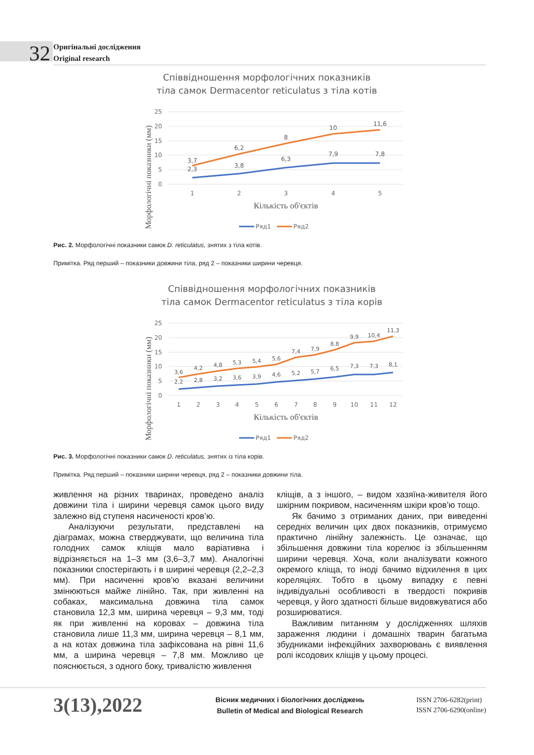32
Оригінальні дослідження
Original research
Співвідношення морфологічних показників
тіла самок Dermacentor reticulatus з тіла котів
25
20
15
10
5
0
1
2
3
4
5
Кількість об'єктів
Морфологічні показники (мм)
3,7
2,3
6,2
3,8
8
6,3
10
7,9
11,6
7,8
Ряд1
Ряд2
Рис. 2. Морфологічні показники самок D. reticulatus, знятих з тіла котів.
Примітка. Ряд перший – показники довжини тіла, ряд 2 – показники ширини черевця.
Співвідношення морфологічних показників
тіла самок Dermacentor reticulatus з тіла корів
25
20
15
10
5
0
1
2
3
4
5
6
7
8
9
10
11
12
Кількість об'єктів
Морфологічні показники (мм)
3,6
4,2
4,8
5,3
5,4
5,6
7,4
7,9
8,8
9,9
10,4
11,3
2,2
2,8
3,2
3,6
3,9
4,6
5,2
5,7
6,5
7,3
7,3
8,1
Ряд1
Ряд2
Рис. 3. Морфологічні показники самок D. reticulatus, знятих із тіла корів.
Примітка. Ряд перший – показники ширини черевця, ряд 2 – показники довжини тіла.
живлення на різних тваринах, проведено аналіз довжини тіла і ширини черевця самок цього виду залежно від ступеня насиченості кров’ю.
Аналізуючи результати, представлені на діаграмах, можна стверджувати, що величина тіла голодних самок кліщів мало варіативна і відрізняється на 1–3 мм (3,6–3,7 мм). Аналогічні показники спостерігають і в ширині черевця (2,2–2,3 мм). При насиченні кров’ю вказані величини змінюються майже лінійно. Так, при живленні на собаках, максимальна довжина тіла самок становила 12,3 мм, ширина черевця – 9,3 мм, тоді як при живленні на коровах – довжина тіла становила лише 11,3 мм, ширина черевця – 8,1 мм, а на котах довжина тіла зафіксована на рівні 11,6 мм, а ширина черевця – 7,8 мм. Можливо це пояснюється, з одного боку, тривалістю живлення
кліщів, а з іншого, – видом хазяїна-живителя його шкірним покривом, насиченням шкіри кров’ю тощо.
Як бачимо з отриманих даних, при виведенні середніх величин цих двох показників, отримуємо практично лінійну залежність. Це означає, що збільшення довжини тіла корелює із збільшенням ширини черевця. Хоча, коли аналізувати кожного окремого кліща, то іноді бачимо відхилення в цих кореляціях. Тобто в цьому випадку є певні індивідуальні особливості в твердості покривів черевця, у його здатності більше видовжуватися або розширюватися.
Важливим питанням у дослідженнях шляхів зараження людини і домашніх тварин багатьма збудниками інфекційних захворювань є виявлення ролі іксодових кліщів у цьому процесі.
3(13),2022
Вісник медичних і біологічних досліджень
Bulletin of Medical and Biological Research
ISSN 2706-6282(print)
ISSN 2706-6290(online)